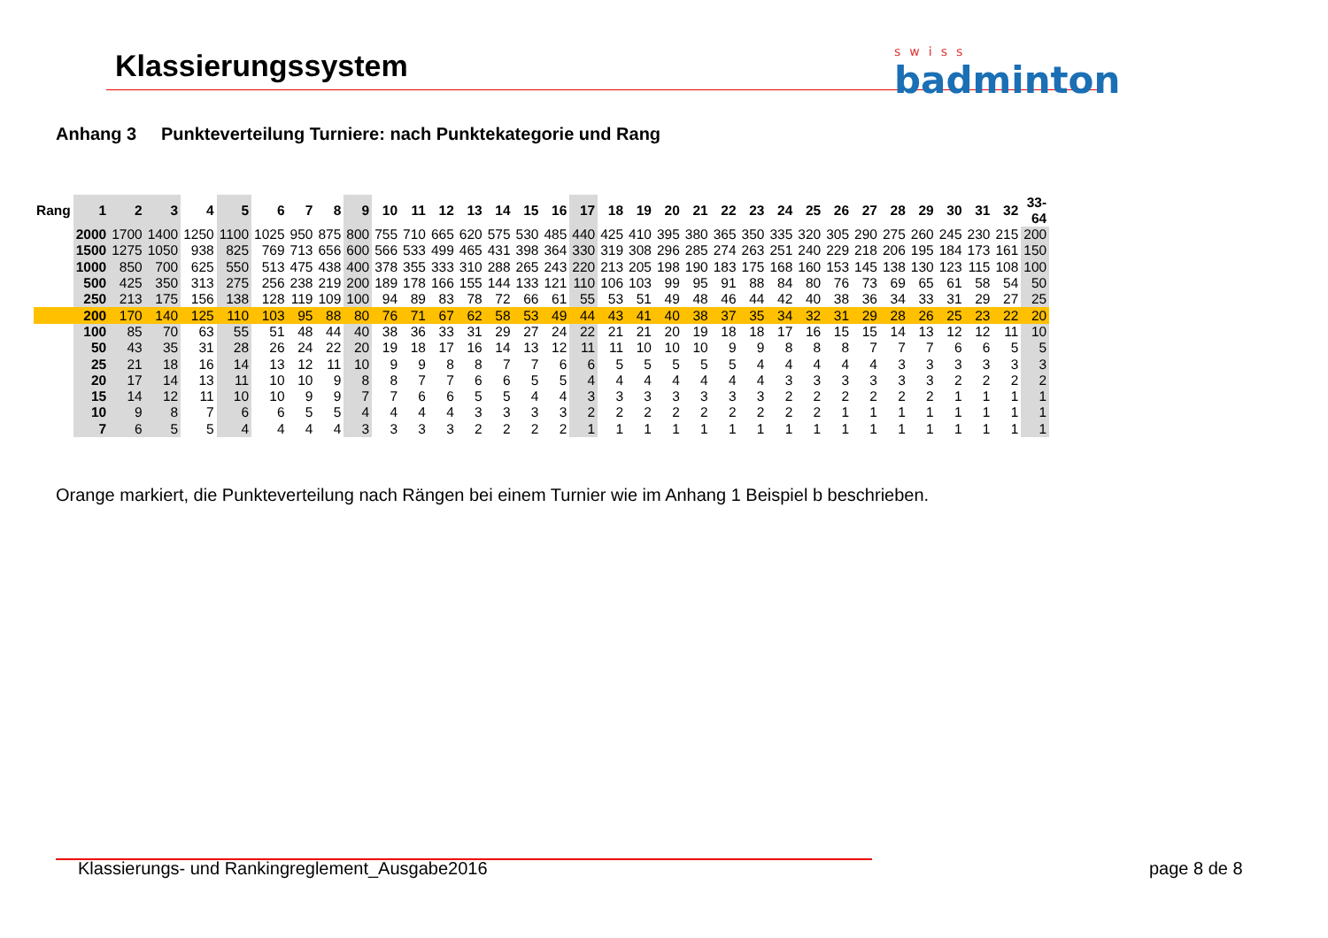Klassierungssystem swiss
badminton
Anhang 3 Punkteverteilung Turniere: nach Punktekategorie und Rang
| Rang | 1 | 2 | 3 | 4 | 5 | 6 | 7 | 8 | 9 | 10 | 11 | 12 | 13 | 14 | 15 | 16 | 17 | 18 | 19 | 20 | 21 | 22 | 23 | 24 | 25 | 26 | 27 | 28 | 29 | 30 | 31 | 32 | 33- 64 |
| --- | --- | --- | --- | --- | --- | --- | --- | --- | --- | --- | --- | --- | --- | --- | --- | --- | --- | --- | --- | --- | --- | --- | --- | --- | --- | --- | --- | --- | --- | --- | --- | --- | --- |
| | 2000 | 1700 | 1400 | 1250 | 1100 | 1025 | 950 | 875 | 800 | 755 | 710 | 665 | 620 | 575 | 530 | 485 | 440 | 425 | 410 | 395 | 380 | 365 | 350 | 335 | 320 | 305 | 290 | 275 | 260 | 245 | 230 | 215 | 200 |
| | 1500 | 1275 | 1050 | 938 | 825 | 769 | 713 | 656 | 600 | 566 | 533 | 499 | 465 | 431 | 398 | 364 | 330 | 319 | 308 | 296 | 285 | 274 | 263 | 251 | 240 | 229 | 218 | 206 | 195 | 184 | 173 | 161 | 150 |
| | 1000 | 850 | 700 | 625 | 550 | 513 | 475 | 438 | 400 | 378 | 355 | 333 | 310 | 288 | 265 | 243 | 220 | 213 | 205 | 198 | 190 | 183 | 175 | 168 | 160 | 153 | 145 | 138 | 130 | 123 | 115 | 108 | 100 |
| | 500 | 425 | 350 | 313 | 275 | 256 | 238 | 219 | 200 | 189 | 178 | 166 | 155 | 144 | 133 | 121 | 110 | 106 | 103 | 99 | 95 | 91 | 88 | 84 | 80 | 76 | 73 | 69 | 65 | 61 | 58 | 54 | 50 |
| | 250 | 213 | 175 | 156 | 138 | 128 | 119 | 109 | 100 | 94 | 89 | 83 | 78 | 72 | 66 | 61 | 55 | 53 | 51 | 49 | 48 | 46 | 44 | 42 | 40 | 38 | 36 | 34 | 33 | 31 | 29 | 27 | 25 |
| | 200 | 170 | 140 | 125 | 110 | 103 | 95 | 88 | 80 | 76 | 71 | 67 | 62 | 58 | 53 | 49 | 44 | 43 | 41 | 40 | 38 | 37 | 35 | 34 | 32 | 31 | 29 | 28 | 26 | 25 | 23 | 22 | 20 |
| | 100 | 85 | 70 | 63 | 55 | 51 | 48 | 44 | 40 | 38 | 36 | 33 | 31 | 29 | 27 | 24 | 22 | 21 | 21 | 20 | 19 | 18 | 18 | 17 | 16 | 15 | 15 | 14 | 13 | 12 | 12 | 11 | 10 |
| | 50 | 43 | 35 | 31 | 28 | 26 | 24 | 22 | 20 | 19 | 18 | 17 | 16 | 14 | 13 | 12 | 11 | 11 | 10 | 10 | 10 | 9 | 9 | 8 | 8 | 8 | 7 | 7 | 7 | 6 | 6 | 5 | 5 |
| | 25 | 21 | 18 | 16 | 14 | 13 | 12 | 11 | 10 | 9 | 9 | 8 | 8 | 7 | 7 | 6 | 6 | 5 | 5 | 5 | 5 | 5 | 4 | 4 | 4 | 4 | 4 | 3 | 3 | 3 | 3 | 3 | 3 |
| | 20 | 17 | 14 | 13 | 11 | 10 | 10 | 9 | 8 | 8 | 7 | 7 | 6 | 6 | 5 | 5 | 4 | 4 | 4 | 4 | 4 | 4 | 4 | 3 | 3 | 3 | 3 | 3 | 3 | 2 | 2 | 2 | 2 |
| | 15 | 14 | 12 | 11 | 10 | 10 | 9 | 9 | 7 | 7 | 6 | 6 | 5 | 5 | 4 | 4 | 3 | 3 | 3 | 3 | 3 | 3 | 3 | 2 | 2 | 2 | 2 | 2 | 2 | 1 | 1 | 1 | 1 |
| | 10 | 9 | 8 | 7 | 6 | 6 | 5 | 5 | 4 | 4 | 4 | 4 | 3 | 3 | 3 | 3 | 2 | 2 | 2 | 2 | 2 | 2 | 2 | 2 | 2 | 1 | 1 | 1 | 1 | 1 | 1 | 1 | 1 |
| | 7 | 6 | 5 | 5 | 4 | 4 | 4 | 4 | 3 | 3 | 3 | 3 | 2 | 2 | 2 | 2 | 1 | 1 | 1 | 1 | 1 | 1 | 1 | 1 | 1 | 1 | 1 | 1 | 1 | 1 | 1 | 1 | 1 |
Orange markiert, die Punkteverteilung nach Rängen bei einem Turnier wie im Anhang 1 Beispiel b beschrieben.
Klassierungs- und Rankingreglement_Ausgabe2016
page 8 de 8